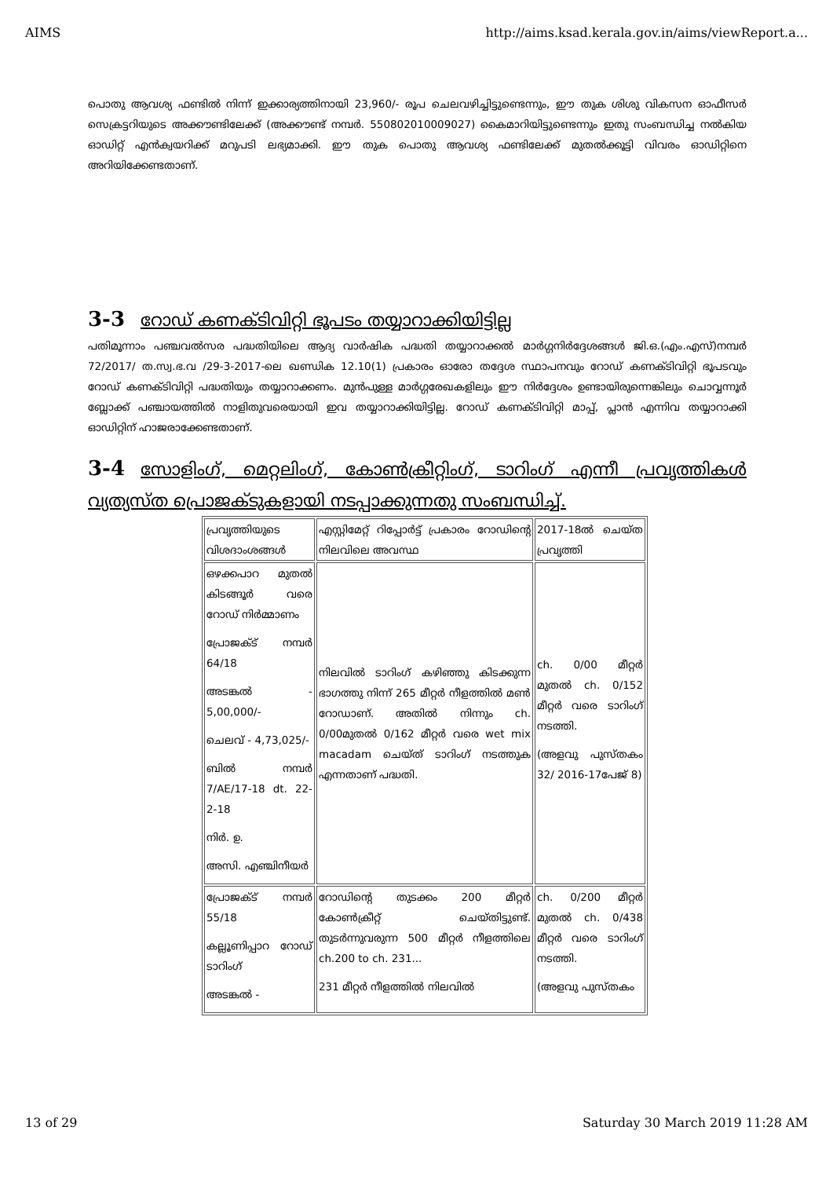AIMS http://aims.ksad.kerala.gov.in/aims/viewReport.a...
പൊതു ആവശ്യ ഫണ്ടിൽ നിന്ന് ഇക്കാര്യത്തിനായി 23,960/- രൂപ ചെലവഴിച്ചിട്ടുണ്ടെന്നും, ഈ തുക ശിശു വികസന ഓഫീസർ സെക്രട്ടറിയുടെ അക്കൗണ്ടിലേക്ക് (അക്കൗണ്ട് നമ്പർ. 550802010009027) കൈമാറിയിട്ടുണ്ടെന്നും ഇതു സംബന്ധിച്ച നൽകിയ ഓഡിറ്റ് എൻക്വയറിക്ക് മറുപടി ലഭ്യമാക്കി. ഈ തുക പൊതു ആവശ്യ ഫണ്ടിലേക്ക് മുതൽക്കൂട്ടി വിവരം ഓഡിറ്റിനെ അറിയിക്കേണ്ടതാണ്.
3-3 റോഡ് കണക്ടിവിറ്റി ഭൂപടം തയ്യാറാക്കിയിട്ടില്ല
പതിമൂന്നാം പഞ്ചവൽസര പദ്ധതിയിലെ ആദ്യ വാർഷിക പദ്ധതി തയ്യാറാക്കൽ മാർഗ്ഗനിർദ്ദേശങ്ങൾ ജി.ഒ.(എം.എസ്)നമ്പർ 72/2017/ ത.സ്വ.ഭ.വ /29-3-2017-ലെ ഖണ്ഡിക 12.10(1) പ്രകാരം ഓരോ തദ്ദേശ സ്ഥാപനവും റോഡ് കണക്ടിവിറ്റി ഭൂപടവും റോഡ് കണക്ടിവിറ്റി പദ്ധതിയും തയ്യാറാക്കണം. മുൻപുള്ള മാർഗ്ഗരേഖകളിലും ഈ നിർദ്ദേശം ഉണ്ടായിരുന്നെങ്കിലും ചൊവ്വന്നൂർ ബ്ലോക്ക് പഞ്ചായത്തിൽ നാളിതുവരെയായി ഇവ തയ്യാറാക്കിയിട്ടില്ല. റോഡ് കണക്ടിവിറ്റി മാപ്പ്, പ്ലാൻ എന്നിവ തയ്യാറാക്കി ഓഡിറ്റിന് ഹാജരാക്കേണ്ടതാണ്.
3-4 സോളിംഗ്, മെറ്റലിംഗ്, കോൺക്രീറ്റിംഗ്, ടാറിംഗ് എന്നീ പ്രവൃത്തികൾ വ്യത്യസ്ത പ്രൊജക്ടുകളായി നടപ്പാക്കുന്നതു സംബന്ധിച്ച്.
| പ്രവൃത്തിയുടെ വിശദാംശങ്ങൾ | എസ്റ്റിമേറ്റ് റിപ്പോർട്ട് പ്രകാരം റോഡിന്റെ നിലവിലെ അവസ്ഥ | 2017-18ൽ ചെയ്ത പ്രവൃത്തി |
| ഒഴക്കപാറ മുതൽ കിടങ്ങൂർ വരെ റോഡ് നിർമ്മാണം പ്രോജക്ട് നമ്പർ 64/18 അടങ്കൽ - 5,00,000/- ചെലവ് - 4,73,025/- ബിൽ നമ്പർ 7/AE/17-18 dt. 22-2-18 നിർ. ഉ. അസി. എഞ്ചിനീയർ | നിലവിൽ ടാറിംഗ് കഴിഞ്ഞു കിടക്കുന്ന ഭാഗത്തു നിന്ന് 265 മീറ്റർ നീളത്തിൽ മൺ റോഡാണ്. അതിൽ നിന്നും ch. 0/00മുതൽ 0/162 മീറ്റർ വരെ wet mix macadam ചെയ്ത് ടാറിംഗ് നടത്തുക എന്നതാണ് പദ്ധതി. | ch. 0/00 മീറ്റർ മുതൽ ch. 0/152 മീറ്റർ വരെ ടാറിംഗ് നടത്തി. (അളവു പുസ്തകം 32/ 2016-17പേജ് 8) |
| പ്രോജക്ട് നമ്പർ 55/18 കല്ലൂണിപ്പാറ റോഡ് ടാറിംഗ് അടങ്കൽ - | റോഡിന്റെ തുടക്കം 200 മീറ്റർ കോൺക്രീറ്റ് ചെയ്തിട്ടുണ്ട്. തുടർന്നുവരുന്ന 500 മീറ്റർ നീളത്തിലെ ch.200 to ch. 231... 231 മീറ്റർ നീളത്തിൽ നിലവിൽ | ch. 0/200 മീറ്റർ മുതൽ ch. 0/438 മീറ്റർ വരെ ടാറിംഗ് നടത്തി. (അളവു പുസ്തകം |
13 of 29 Saturday 30 March 2019 11:28 AM